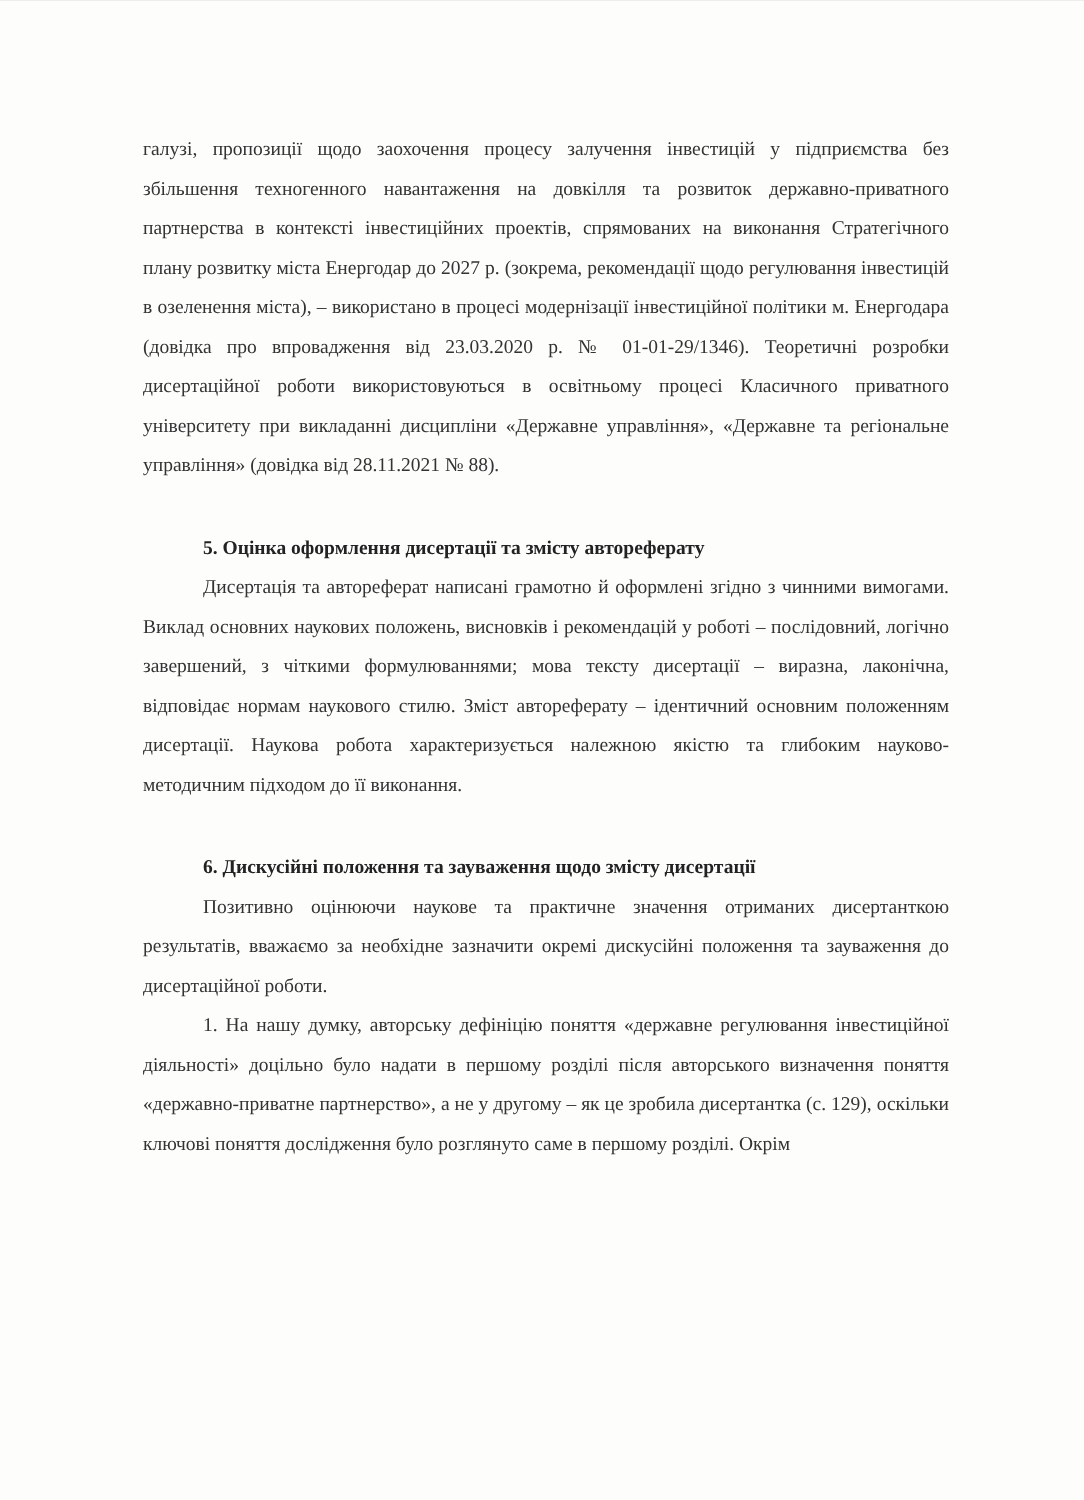галузі, пропозиції щодо заохочення процесу залучення інвестицій у підприємства без збільшення техногенного навантаження на довкілля та розвиток державно-приватного партнерства в контексті інвестиційних проектів, спрямованих на виконання Стратегічного плану розвитку міста Енергодар до 2027 р. (зокрема, рекомендації щодо регулювання інвестицій в озеленення міста), – використано в процесі модернізації інвестиційної політики м. Енергодара (довідка про впровадження від 23.03.2020 р. № 01-01-29/1346). Теоретичні розробки дисертаційної роботи використовуються в освітньому процесі Класичного приватного університету при викладанні дисципліни «Державне управління», «Державне та регіональне управління» (довідка від 28.11.2021 № 88).
5. Оцінка оформлення дисертації та змісту автореферату
Дисертація та автореферат написані грамотно й оформлені згідно з чинними вимогами. Виклад основних наукових положень, висновків і рекомендацій у роботі – послідовний, логічно завершений, з чіткими формулюваннями; мова тексту дисертації – виразна, лаконічна, відповідає нормам наукового стилю. Зміст автореферату – ідентичний основним положенням дисертації. Наукова робота характеризується належною якістю та глибоким науково-методичним підходом до її виконання.
6. Дискусійні положення та зауваження щодо змісту дисертації
Позитивно оцінюючи наукове та практичне значення отриманих дисертанткою результатів, вважаємо за необхідне зазначити окремі дискусійні положення та зауваження до дисертаційної роботи.
1. На нашу думку, авторську дефініцію поняття «державне регулювання інвестиційної діяльності» доцільно було надати в першому розділі після авторського визначення поняття «державно-приватне партнерство», а не у другому – як це зробила дисертантка (с. 129), оскільки ключові поняття дослідження було розглянуто саме в першому розділі. Окрім